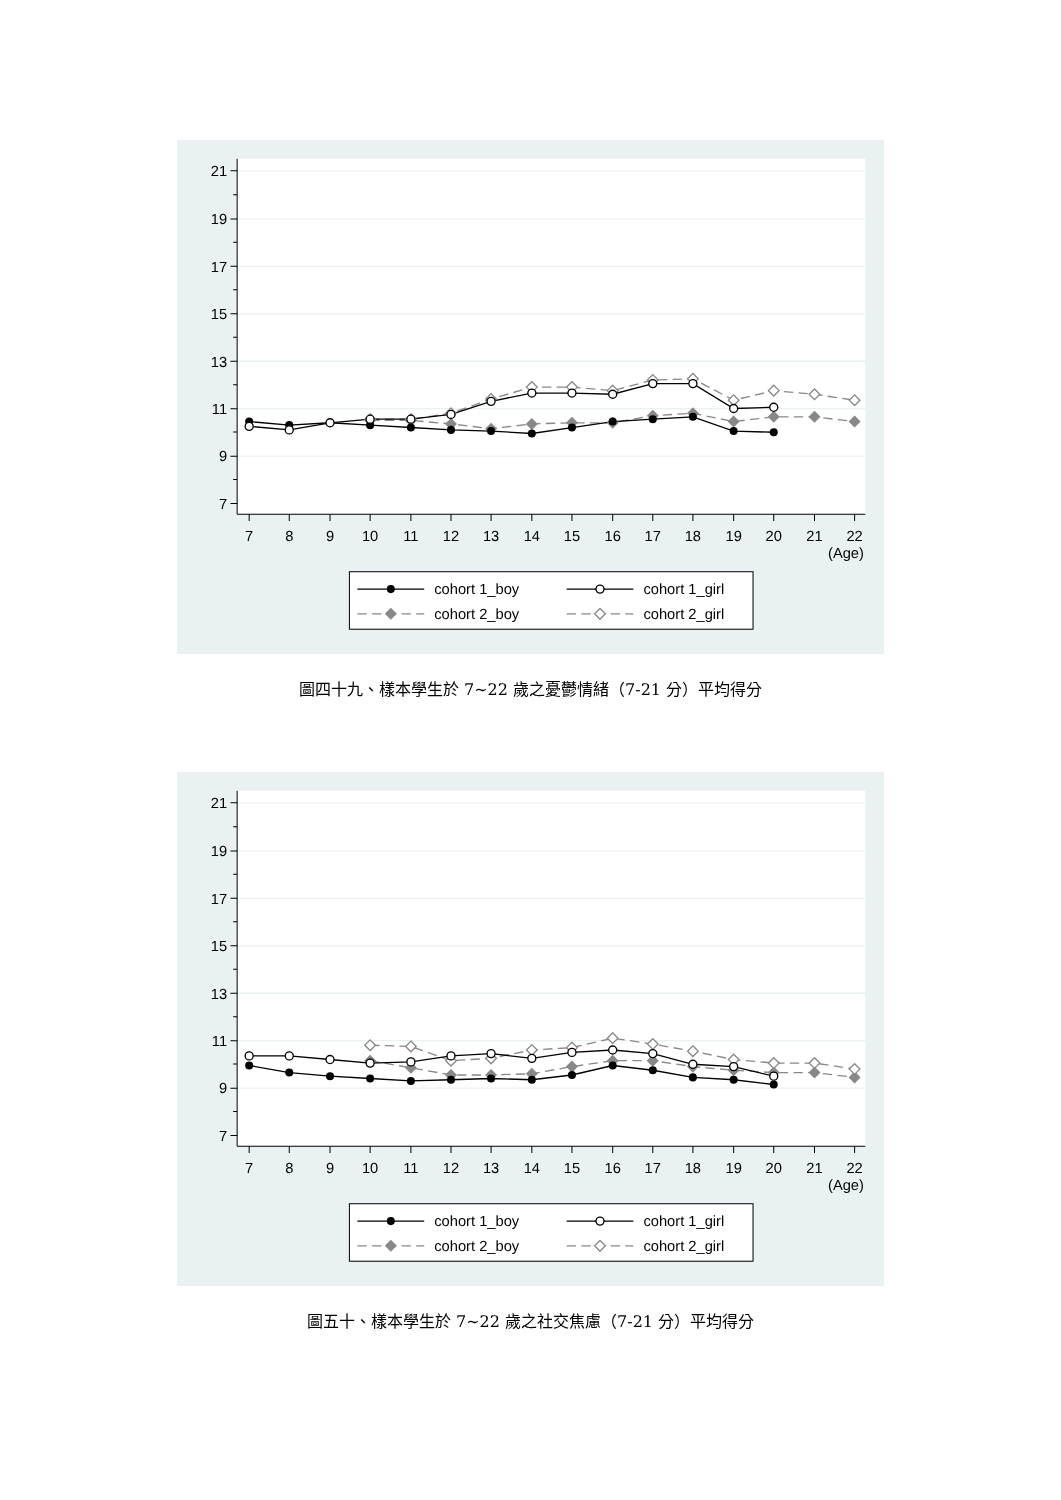7
9
11
13
15
17
19
21
7
8
9
10
11
12
13
14
15
16
17
18
19
20
21
22
(Age)
cohort 1_boy
cohort 1_girl
cohort 2_boy
cohort 2_girl
圖四十九、樣本學生於 7~22 歲之憂鬱情緒（7-21 分）平均得分
圖五十、樣本學生於 7~22 歲之社交焦慮（7-21 分）平均得分